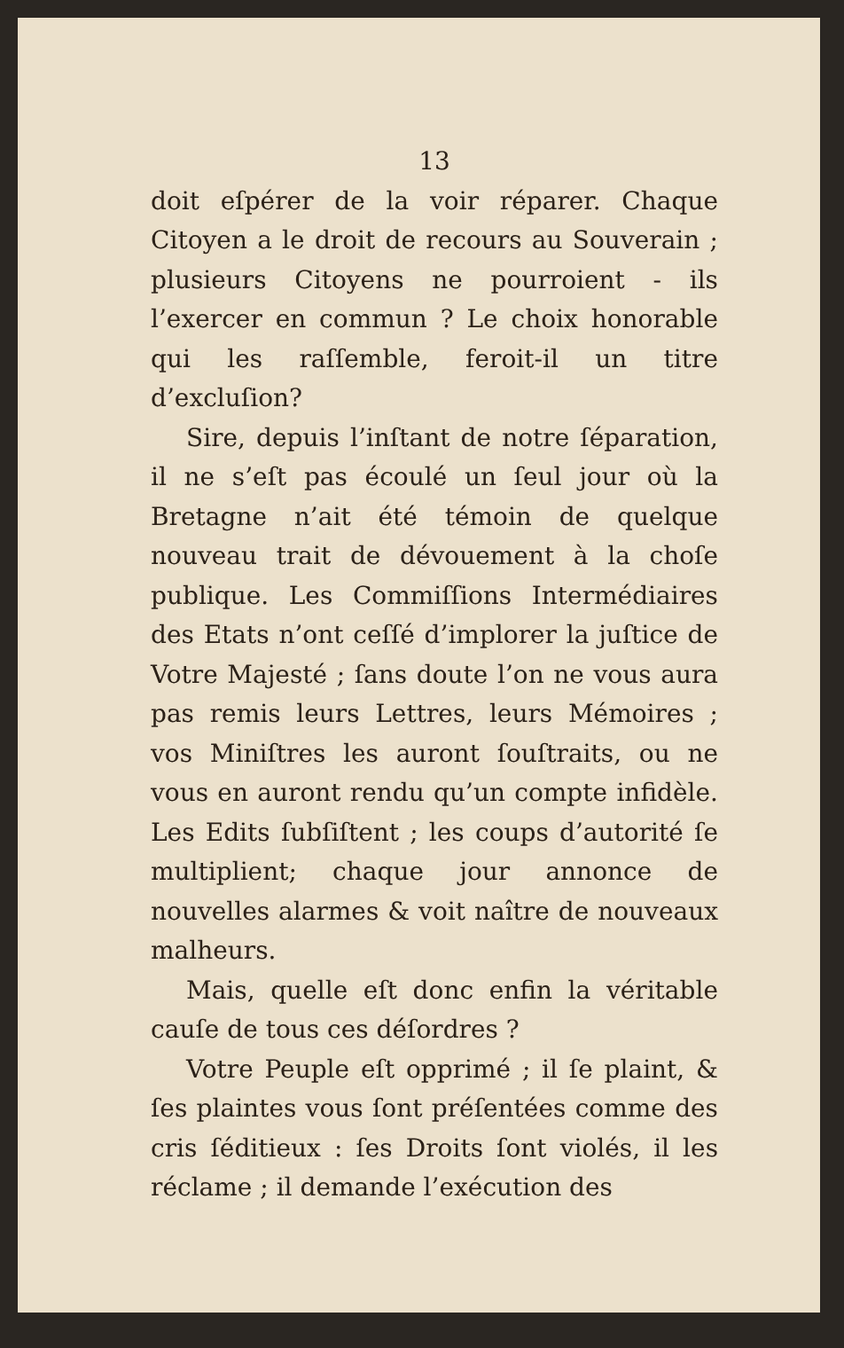13
doit eſpérer de la voir réparer. Chaque Citoyen a le droit de recours au Souverain ; plusieurs Citoyens ne pourroient - ils l’exercer en commun ? Le choix honorable qui les raſſemble, feroit-il un titre d’excluſion?
Sire, depuis l’inſtant de notre ſéparation, il ne s’eſt pas écoulé un ſeul jour où la Bretagne n’ait été témoin de quelque nouveau trait de dévouement à la choſe publique. Les Commiſſions Intermédiaires des Etats n’ont ceſſé d’implorer la juſtice de Votre Majesté ; ſans doute l’on ne vous aura pas remis leurs Lettres, leurs Mémoires ; vos Miniſtres les auront ſouſtraits, ou ne vous en auront rendu qu’un compte infidèle. Les Edits ſubſiſtent ; les coups d’autorité ſe multiplient; chaque jour annonce de nouvelles alarmes & voit naître de nouveaux malheurs.
Mais, quelle eſt donc enfin la véritable cauſe de tous ces déſordres ?
Votre Peuple eſt opprimé ; il ſe plaint, & ſes plaintes vous ſont préſentées comme des cris ſéditieux : ſes Droits ſont violés, il les réclame ; il demande l’exécution des